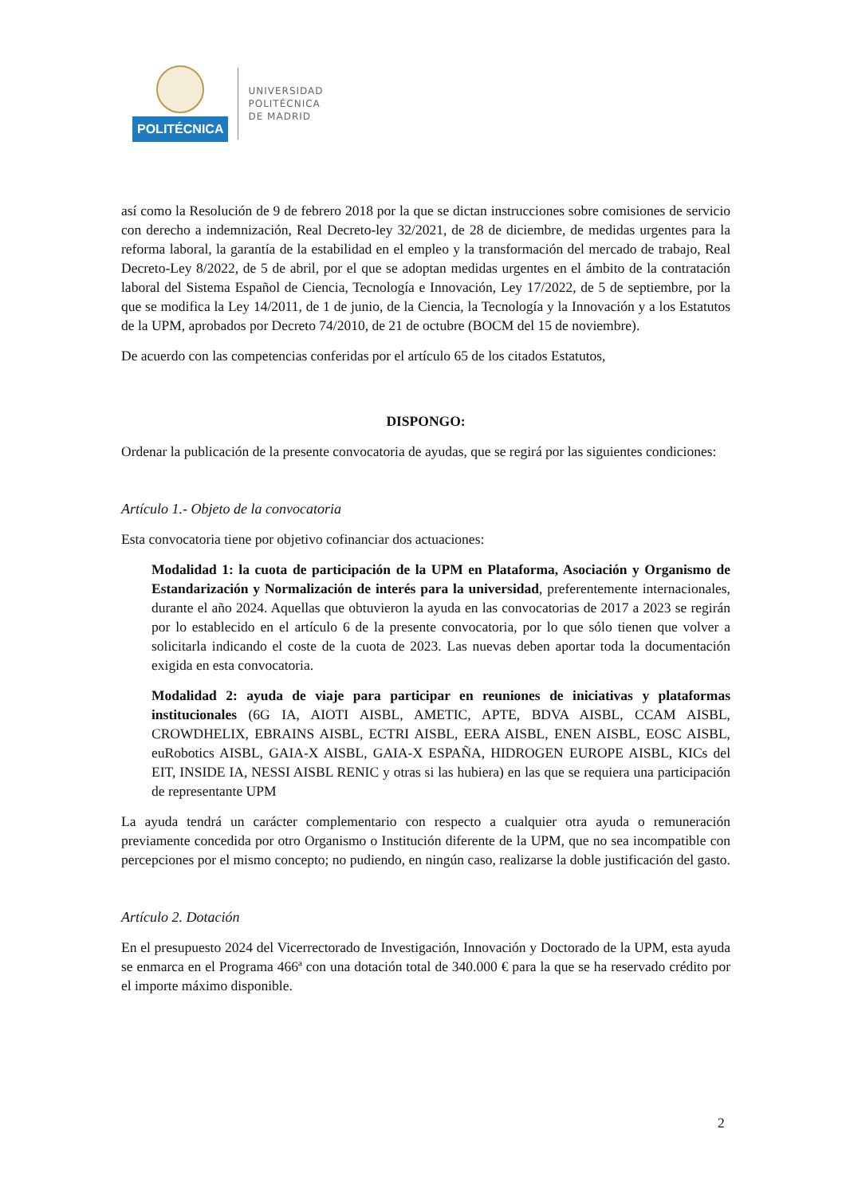POLITÉCNICA
UNIVERSIDAD
POLITÉCNICA
DE MADRID
así como la Resolución de 9 de febrero 2018 por la que se dictan instrucciones sobre comisiones de servicio con derecho a indemnización, Real Decreto-ley 32/2021, de 28 de diciembre, de medidas urgentes para la reforma laboral, la garantía de la estabilidad en el empleo y la transformación del mercado de trabajo, Real Decreto-Ley 8/2022, de 5 de abril, por el que se adoptan medidas urgentes en el ámbito de la contratación laboral del Sistema Español de Ciencia, Tecnología e Innovación, Ley 17/2022, de 5 de septiembre, por la que se modifica la Ley 14/2011, de 1 de junio, de la Ciencia, la Tecnología y la Innovación y a los Estatutos de la UPM, aprobados por Decreto 74/2010, de 21 de octubre (BOCM del 15 de noviembre).
De acuerdo con las competencias conferidas por el artículo 65 de los citados Estatutos,
DISPONGO:
Ordenar la publicación de la presente convocatoria de ayudas, que se regirá por las siguientes condiciones:
Artículo 1.- Objeto de la convocatoria
Esta convocatoria tiene por objetivo cofinanciar dos actuaciones:
Modalidad 1: la cuota de participación de la UPM en Plataforma, Asociación y Organismo de Estandarización y Normalización de interés para la universidad, preferentemente internacionales, durante el año 2024. Aquellas que obtuvieron la ayuda en las convocatorias de 2017 a 2023 se regirán por lo establecido en el artículo 6 de la presente convocatoria, por lo que sólo tienen que volver a solicitarla indicando el coste de la cuota de 2023. Las nuevas deben aportar toda la documentación exigida en esta convocatoria.
Modalidad 2: ayuda de viaje para participar en reuniones de iniciativas y plataformas institucionales (6G IA, AIOTI AISBL, AMETIC, APTE, BDVA AISBL, CCAM AISBL, CROWDHELIX, EBRAINS AISBL, ECTRI AISBL, EERA AISBL, ENEN AISBL, EOSC AISBL, euRobotics AISBL, GAIA-X AISBL, GAIA-X ESPAÑA, HIDROGEN EUROPE AISBL, KICs del EIT, INSIDE IA, NESSI AISBL RENIC y otras si las hubiera) en las que se requiera una participación de representante UPM
La ayuda tendrá un carácter complementario con respecto a cualquier otra ayuda o remuneración previamente concedida por otro Organismo o Institución diferente de la UPM, que no sea incompatible con percepciones por el mismo concepto; no pudiendo, en ningún caso, realizarse la doble justificación del gasto.
Artículo 2. Dotación
En el presupuesto 2024 del Vicerrectorado de Investigación, Innovación y Doctorado de la UPM, esta ayuda se enmarca en el Programa 466ª con una dotación total de 340.000 € para la que se ha reservado crédito por el importe máximo disponible.
2